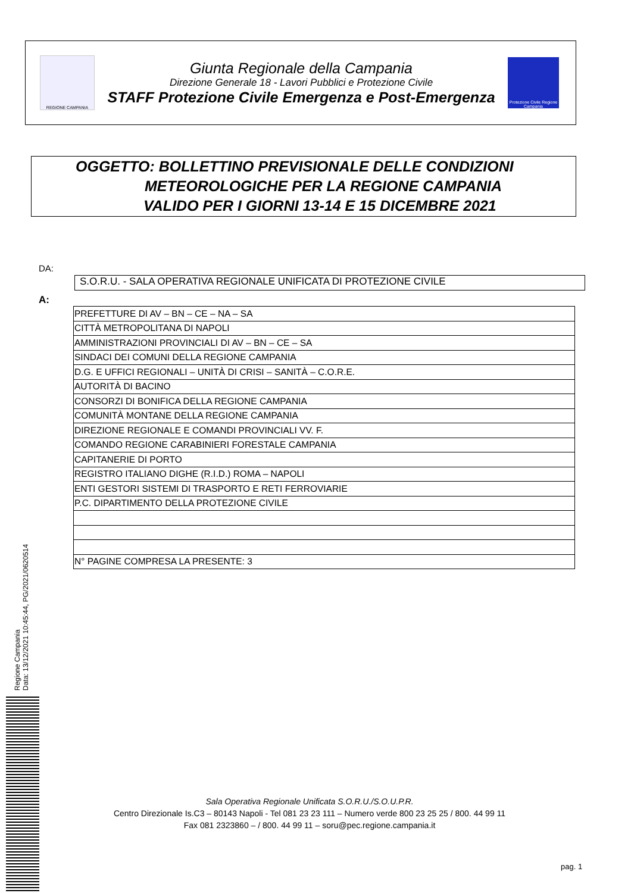REGIONE CAMPANIA
Giunta Regionale della Campania
Direzione Generale 18 - Lavori Pubblici e Protezione Civile
STAFF Protezione Civile Emergenza e Post-Emergenza
Protezione Civile Regione Campania
OGGETTO: BOLLETTINO PREVISIONALE DELLE CONDIZIONI
METEOROLOGICHE PER LA REGIONE CAMPANIA
VALIDO PER I GIORNI 13-14 E 15 DICEMBRE 2021
DA:
S.O.R.U. - SALA OPERATIVA REGIONALE UNIFICATA DI PROTEZIONE CIVILE
A:
| PREFETTURE DI AV – BN – CE – NA – SA |
| CITTÀ METROPOLITANA DI NAPOLI |
| AMMINISTRAZIONI PROVINCIALI DI AV – BN – CE – SA |
| SINDACI DEI COMUNI DELLA REGIONE CAMPANIA |
| D.G. E UFFICI REGIONALI – UNITÀ DI CRISI – SANITÀ – C.O.R.E. |
| AUTORITÀ DI BACINO |
| CONSORZI DI BONIFICA DELLA REGIONE CAMPANIA |
| COMUNITÀ MONTANE DELLA REGIONE CAMPANIA |
| DIREZIONE REGIONALE E COMANDI PROVINCIALI VV. F. |
| COMANDO REGIONE CARABINIERI FORESTALE CAMPANIA |
| CAPITANERIE DI PORTO |
| REGISTRO ITALIANO DIGHE (R.I.D.) ROMA – NAPOLI |
| ENTI GESTORI SISTEMI DI TRASPORTO E RETI FERROVIARIE |
| P.C. DIPARTIMENTO DELLA PROTEZIONE CIVILE |
| N° PAGINE COMPRESA LA PRESENTE: 3 |
Regione Campania
Data: 13/12/2021 10:45:44, PG/2021/0620514
Sala Operativa Regionale Unificata S.O.R.U./S.O.U.P.R.
Centro Direzionale Is.C3 – 80143 Napoli - Tel 081 23 23 111 – Numero verde 800 23 25 25 / 800. 44 99 11
Fax 081 2323860 – / 800. 44 99 11 – soru@pec.regione.campania.it
pag. 1